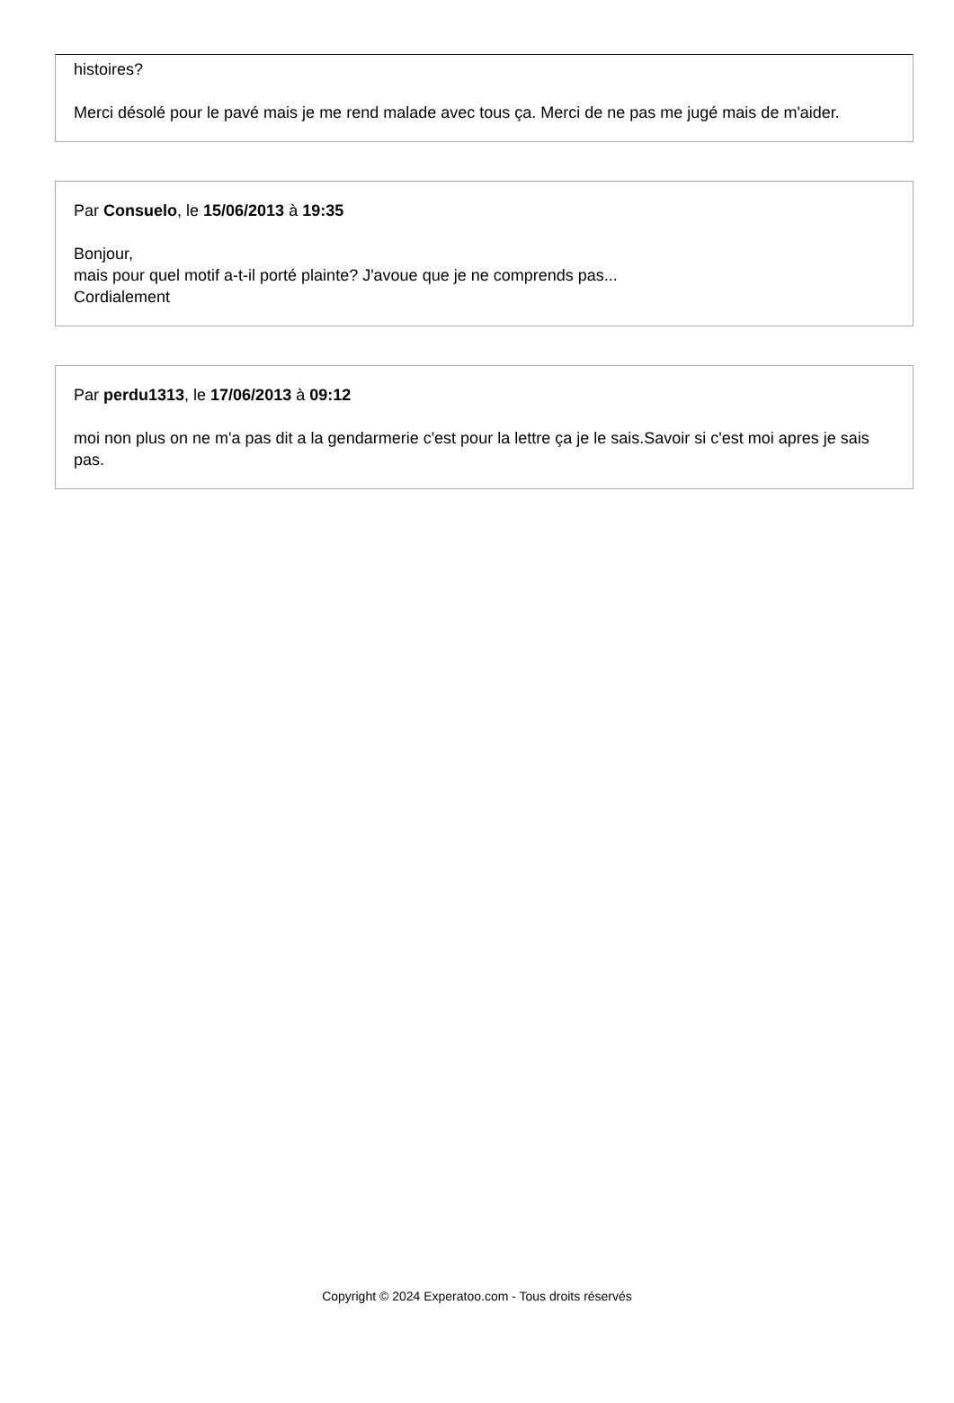histoires?
Merci désolé pour le pavé mais je me rend malade avec tous ça. Merci de ne pas me jugé mais de m'aider.
Par Consuelo, le 15/06/2013 à 19:35
Bonjour,
mais pour quel motif a-t-il porté plainte? J'avoue que je ne comprends pas...
Cordialement
Par perdu1313, le 17/06/2013 à 09:12
moi non plus on ne m'a pas dit a la gendarmerie c'est pour la lettre ça je le sais.Savoir si c'est moi apres je sais pas.
Copyright © 2024 Experatoo.com - Tous droits réservés